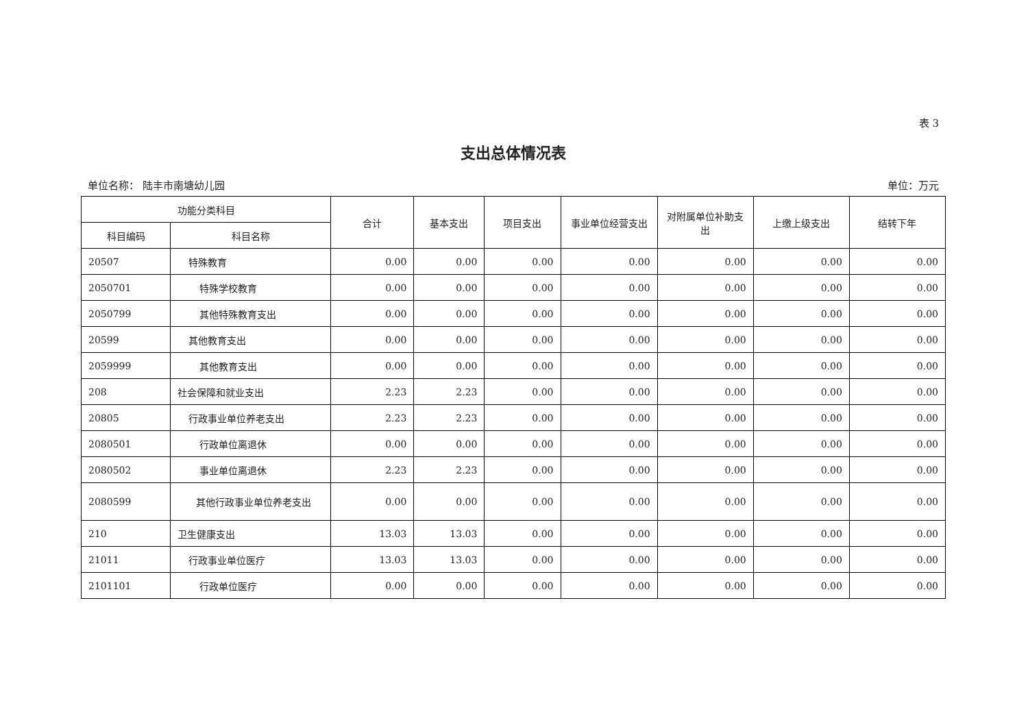表 3
支出总体情况表
单位名称： 陆丰市南塘幼儿园 单位：万元
| 功能分类科目 | | 合计 | 基本支出 | 项目支出 | 事业单位经营支出 | 对附属单位补助支出 | 上缴上级支出 | 结转下年 |
| --- | --- | --- | --- | --- | --- | --- | --- | --- |
| 科目编码 | 科目名称 | | | | | | | |
| 20507 | 特殊教育 | 0.00 | 0.00 | 0.00 | 0.00 | 0.00 | 0.00 | 0.00 |
| 2050701 | 特殊学校教育 | 0.00 | 0.00 | 0.00 | 0.00 | 0.00 | 0.00 | 0.00 |
| 2050799 | 其他特殊教育支出 | 0.00 | 0.00 | 0.00 | 0.00 | 0.00 | 0.00 | 0.00 |
| 20599 | 其他教育支出 | 0.00 | 0.00 | 0.00 | 0.00 | 0.00 | 0.00 | 0.00 |
| 2059999 | 其他教育支出 | 0.00 | 0.00 | 0.00 | 0.00 | 0.00 | 0.00 | 0.00 |
| 208 | 社会保障和就业支出 | 2.23 | 2.23 | 0.00 | 0.00 | 0.00 | 0.00 | 0.00 |
| 20805 | 行政事业单位养老支出 | 2.23 | 2.23 | 0.00 | 0.00 | 0.00 | 0.00 | 0.00 |
| 2080501 | 行政单位离退休 | 0.00 | 0.00 | 0.00 | 0.00 | 0.00 | 0.00 | 0.00 |
| 2080502 | 事业单位离退休 | 2.23 | 2.23 | 0.00 | 0.00 | 0.00 | 0.00 | 0.00 |
| 2080599 | 其他行政事业单位养老支出 | 0.00 | 0.00 | 0.00 | 0.00 | 0.00 | 0.00 | 0.00 |
| 210 | 卫生健康支出 | 13.03 | 13.03 | 0.00 | 0.00 | 0.00 | 0.00 | 0.00 |
| 21011 | 行政事业单位医疗 | 13.03 | 13.03 | 0.00 | 0.00 | 0.00 | 0.00 | 0.00 |
| 2101101 | 行政单位医疗 | 0.00 | 0.00 | 0.00 | 0.00 | 0.00 | 0.00 | 0.00 |